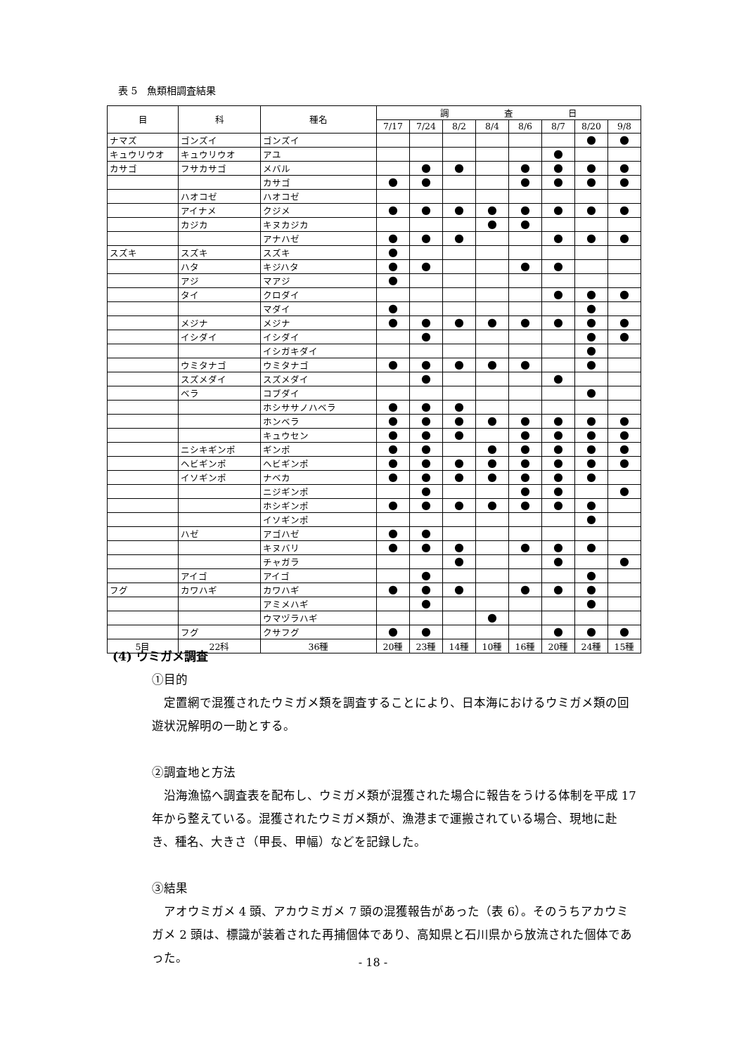表 5　魚類相調査結果
| 目 | 科 | 種名 | 調 査 日 | | | | | | | |
| --- | --- | --- | --- | --- | --- | --- | --- | --- | --- | --- |
| | | | 7/17 | 7/24 | 8/2 | 8/4 | 8/6 | 8/7 | 8/20 | 9/8 |
| ナマズ | ゴンズイ | ゴンズイ | | | | | | | ● | ● |
| キュウリウオ | キュウリウオ | アユ | | | | | | ● | | |
| カサゴ | フサカサゴ | メバル | | ● | ● | | ● | ● | ● | ● |
| | | カサゴ | ● | ● | | | ● | ● | ● | ● |
| | ハオコゼ | ハオコゼ | | | | | | | | |
| | アイナメ | クジメ | ● | ● | ● | ● | ● | ● | ● | ● |
| | カジカ | キヌカジカ | | | | ● | ● | | | |
| | | アナハゼ | ● | ● | ● | | | ● | ● | ● |
| スズキ | スズキ | スズキ | ● | | | | | | | |
| | ハタ | キジハタ | ● | ● | | | ● | ● | | |
| | アジ | マアジ | ● | | | | | | | |
| | タイ | クロダイ | | | | | | ● | ● | ● |
| | | マダイ | ● | | | | | | ● | |
| | メジナ | メジナ | ● | ● | ● | ● | ● | ● | ● | ● |
| | イシダイ | イシダイ | | ● | | | | | ● | ● |
| | | イシガキダイ | | | | | | | ● | |
| | ウミタナゴ | ウミタナゴ | ● | ● | ● | ● | ● | | ● | |
| | スズメダイ | スズメダイ | | ● | | | | ● | | |
| | ベラ | コブダイ | | | | | | | ● | |
| | | ホシササノハベラ | ● | ● | ● | | | | | |
| | | ホンベラ | ● | ● | ● | ● | ● | ● | ● | ● |
| | | キュウセン | ● | ● | ● | | ● | ● | ● | ● |
| | ニシキギンポ | ギンポ | ● | ● | | ● | ● | ● | ● | ● |
| | ヘビギンポ | ヘビギンポ | ● | ● | ● | ● | ● | ● | ● | ● |
| | イソギンポ | ナベカ | ● | ● | ● | ● | ● | ● | ● | |
| | | ニジギンポ | | ● | | | ● | ● | | ● |
| | | ホシギンポ | ● | ● | ● | ● | ● | ● | ● | |
| | | イソギンポ | | | | | | | ● | |
| | ハゼ | アゴハゼ | ● | ● | | | | | | |
| | | キヌバリ | ● | ● | ● | | ● | ● | ● | |
| | | チャガラ | | | ● | | | ● | | ● |
| | アイゴ | アイゴ | | ● | | | | | ● | |
| フグ | カワハギ | カワハギ | ● | ● | ● | | ● | ● | ● | |
| | | アミメハギ | | ● | | | | | ● | |
| | | ウマヅラハギ | | | | ● | | | | |
| | フグ | クサフグ | ● | ● | | | | ● | ● | ● |
| 5目 | 22科 | 36種 | 20種 | 23種 | 14種 | 10種 | 16種 | 20種 | 24種 | 15種 |
(4) ウミガメ調査
①目的
定置網で混獲されたウミガメ類を調査することにより、日本海におけるウミガメ類の回遊状況解明の一助とする。
②調査地と方法
沿海漁協へ調査表を配布し、ウミガメ類が混獲された場合に報告をうける体制を平成 17 年から整えている。混獲されたウミガメ類が、漁港まで運搬されている場合、現地に赴き、種名、大きさ（甲長、甲幅）などを記録した。
③結果
アオウミガメ 4 頭、アカウミガメ 7 頭の混獲報告があった（表 6）。そのうちアカウミガメ 2 頭は、標識が装着された再捕個体であり、高知県と石川県から放流された個体であった。
- 18 -